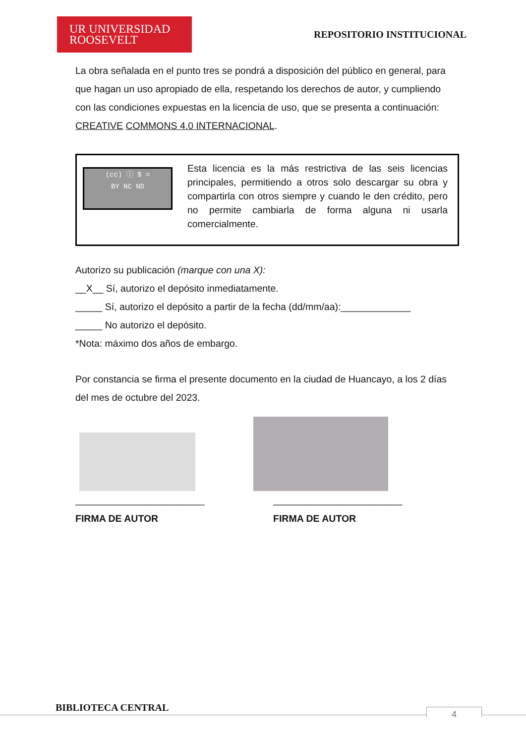UR UNIVERSIDAD
ROOSEVELT
REPOSITORIO INSTITUCIONAL
La obra señalada en el punto tres se pondrá a disposición del público en general, para que hagan un uso apropiado de ella, respetando los derechos de autor, y cumpliendo con las condiciones expuestas en la licencia de uso, que se presenta a continuación: CREATIVE COMMONS 4.0 INTERNACIONAL.
(cc) ⓘ $ =
BY NC ND
Esta licencia es la más restrictiva de las seis licencias principales, permitiendo a otros solo descargar su obra y compartirla con otros siempre y cuando le den crédito, pero no permite cambiarla de forma alguna ni usarla comercialmente.
Autorizo su publicación (marque con una X):
__X__ Sí, autorizo el depósito inmediatamente.
_____ Sí, autorizo el depósito a partir de la fecha (dd/mm/aa):_____________
_____ No autorizo el depósito.
*Nota: máximo dos años de embargo.
Por constancia se firma el presente documento en la ciudad de Huancayo, a los 2 días del mes de octubre del 2023.
________________________
FIRMA DE AUTOR
________________________
FIRMA DE AUTOR
BIBLIOTECA CENTRAL 4